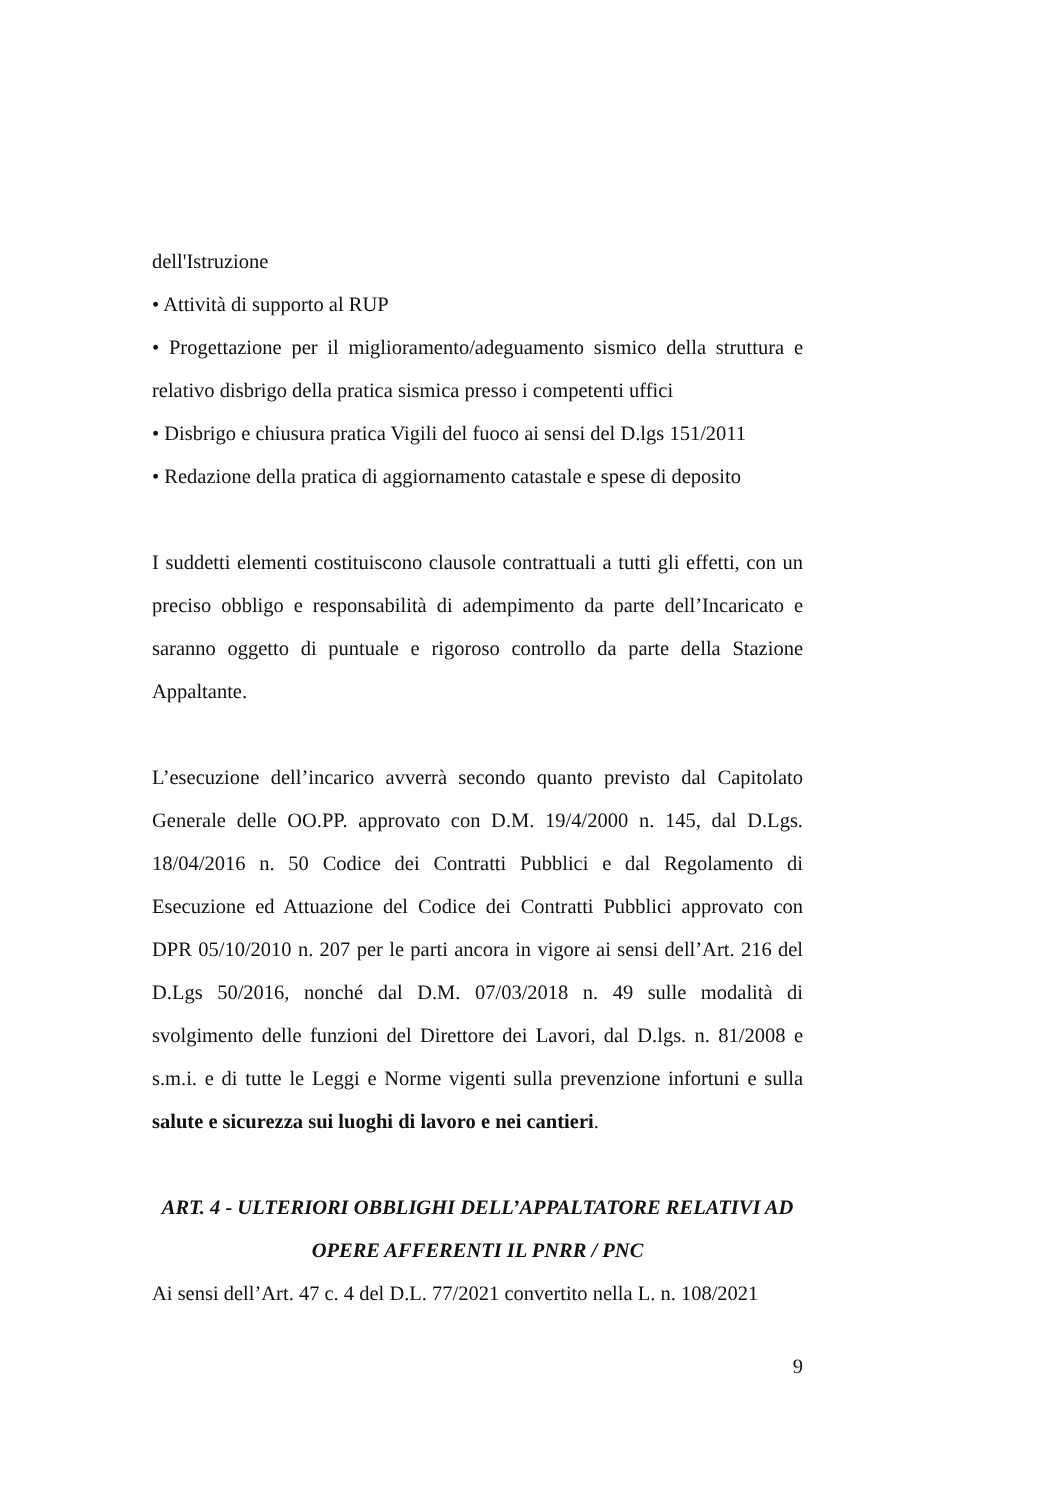dell'Istruzione
• Attività di supporto al RUP
• Progettazione per il miglioramento/adeguamento sismico della struttura e relativo disbrigo della pratica sismica presso i competenti uffici
• Disbrigo e chiusura pratica Vigili del fuoco ai sensi del D.lgs 151/2011
• Redazione della pratica di aggiornamento catastale e spese di deposito
I suddetti elementi costituiscono clausole contrattuali a tutti gli effetti, con un preciso obbligo e responsabilità di adempimento da parte dell’Incaricato e saranno oggetto di puntuale e rigoroso controllo da parte della Stazione Appaltante.
L’esecuzione dell’incarico avverrà secondo quanto previsto dal Capitolato Generale delle OO.PP. approvato con D.M. 19/4/2000 n. 145, dal D.Lgs. 18/04/2016 n. 50 Codice dei Contratti Pubblici e dal Regolamento di Esecuzione ed Attuazione del Codice dei Contratti Pubblici approvato con DPR 05/10/2010 n. 207 per le parti ancora in vigore ai sensi dell’Art. 216 del D.Lgs 50/2016, nonché dal D.M. 07/03/2018 n. 49 sulle modalità di svolgimento delle funzioni del Direttore dei Lavori, dal D.lgs. n. 81/2008 e s.m.i. e di tutte le Leggi e Norme vigenti sulla prevenzione infortuni e sulla salute e sicurezza sui luoghi di lavoro e nei cantieri.
ART. 4 - ULTERIORI OBBLIGHI DELL’APPALTATORE RELATIVI AD OPERE AFFERENTI IL PNRR / PNC
Ai sensi dell’Art. 47 c. 4 del D.L. 77/2021 convertito nella L. n. 108/2021
9